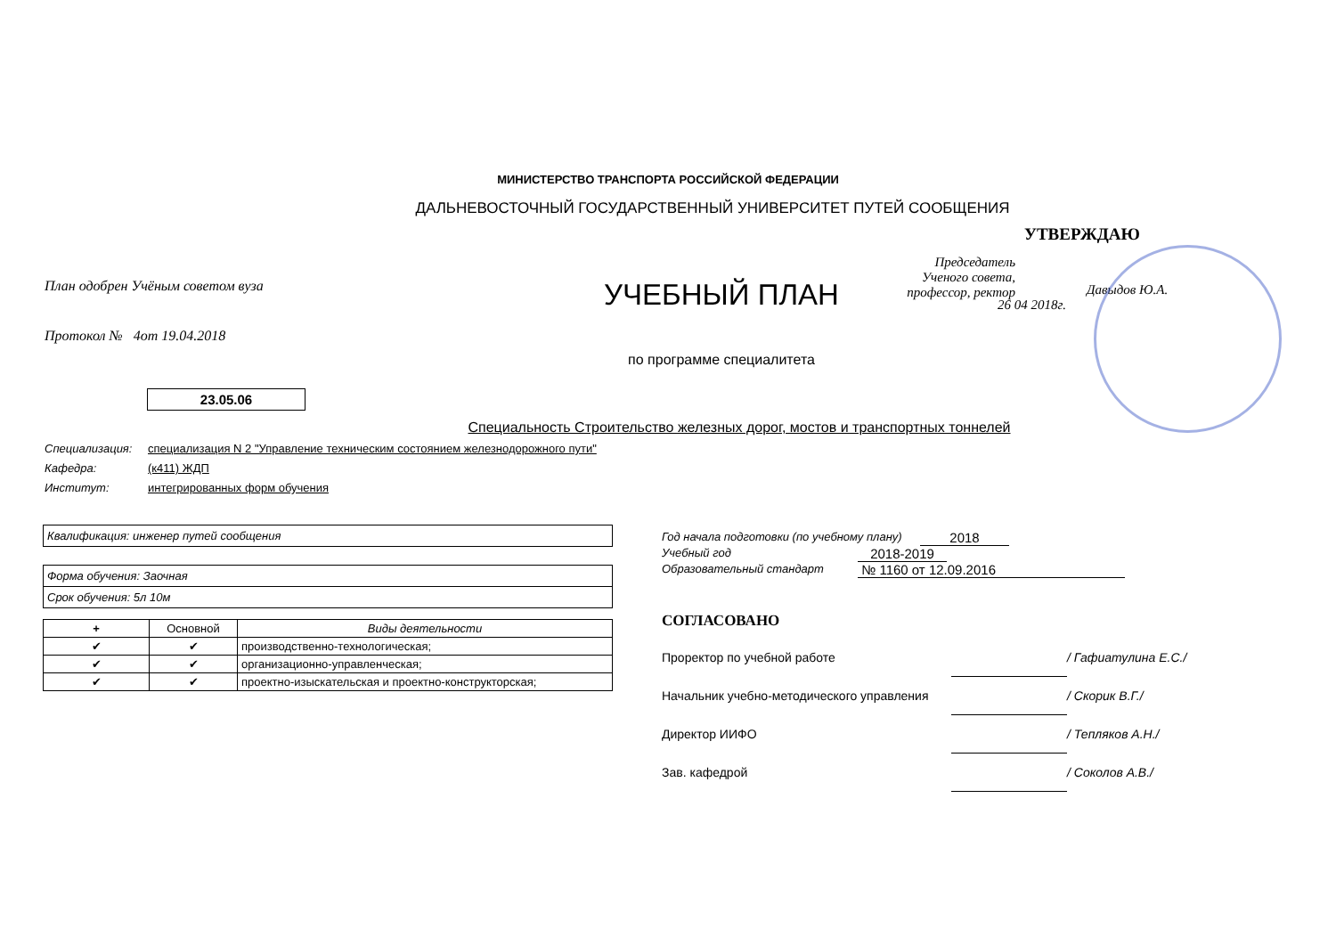МИНИСТЕРСТВО ТРАНСПОРТА РОССИЙСКОЙ ФЕДЕРАЦИИ
ДАЛЬНЕВОСТОЧНЫЙ ГОСУДАРСТВЕННЫЙ УНИВЕРСИТЕТ ПУТЕЙ СООБЩЕНИЯ
План одобрен Учёным советом вуза
Протокол № 4от 19.04.2018
23.05.06
УЧЕБНЫЙ ПЛАН
по программе специалитета
УТВЕРЖДАЮ
Председатель Ученого совета, профессор, ректор
Давыдов Ю.А.
26 04 2018г.
Специальность Строительство железных дорог, мостов и транспортных тоннелей
Специализация: специализация N 2 "Управление техническим состоянием железнодорожного пути"
Кафедра: (к411) ЖДП
Институт: интегрированных форм обучения
Квалификация: инженер путей сообщения
Форма обучения: Заочная
Срок обучения: 5л 10м
| + | Основной | Виды деятельности |
| --- | --- | --- |
| ✔ | ✔ | производственно-технологическая; |
| ✔ | ✔ | организационно-управленческая; |
| ✔ | ✔ | проектно-изыскательская и проектно-конструкторская; |
Год начала подготовки (по учебному плану) 2018
Учебный год 2018-2019
Образовательный стандарт № 1160 от 12.09.2016
СОГЛАСОВАНО
Проректор по учебной работе / Гафиатулина Е.С./
Начальник учебно-методического управления / Скорик В.Г./
Директор ИИФО / Тепляков А.Н./
Зав. кафедрой / Соколов А.В./